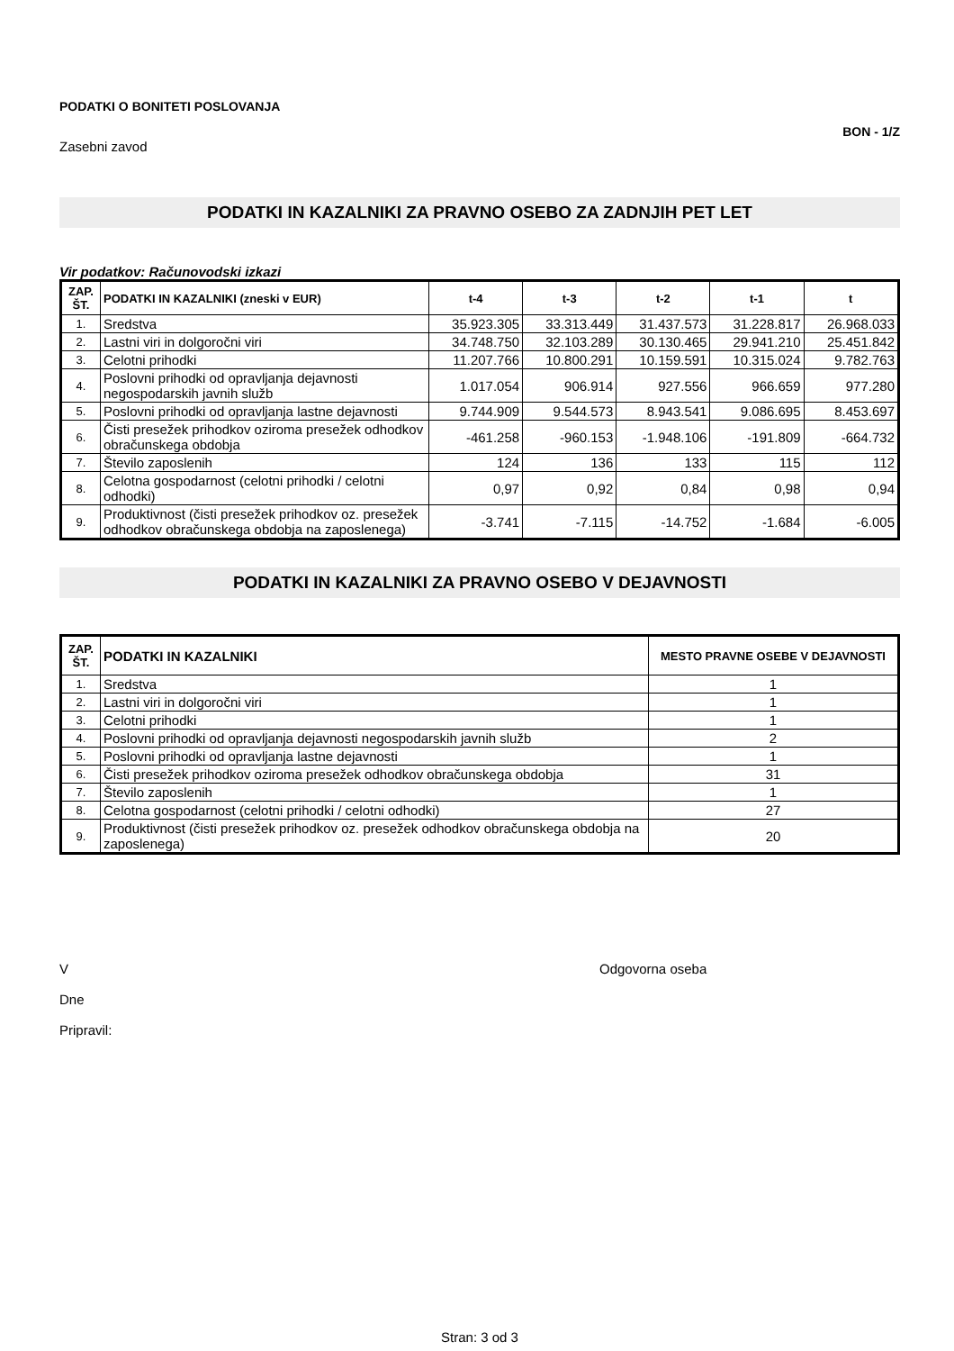PODATKI O BONITETI POSLOVANJA
BON - 1/Z
Zasebni zavod
PODATKI IN KAZALNIKI ZA PRAVNO OSEBO ZA ZADNJIH PET LET
Vir podatkov: Računovodski izkazi
| ZAP. ŠT. | PODATKI IN KAZALNIKI (zneski v EUR) | t-4 | t-3 | t-2 | t-1 | t |
| --- | --- | --- | --- | --- | --- | --- |
| 1. | Sredstva | 35.923.305 | 33.313.449 | 31.437.573 | 31.228.817 | 26.968.033 |
| 2. | Lastni viri in dolgoročni viri | 34.748.750 | 32.103.289 | 30.130.465 | 29.941.210 | 25.451.842 |
| 3. | Celotni prihodki | 11.207.766 | 10.800.291 | 10.159.591 | 10.315.024 | 9.782.763 |
| 4. | Poslovni prihodki od opravljanja dejavnosti negospodarskih javnih služb | 1.017.054 | 906.914 | 927.556 | 966.659 | 977.280 |
| 5. | Poslovni prihodki od opravljanja lastne dejavnosti | 9.744.909 | 9.544.573 | 8.943.541 | 9.086.695 | 8.453.697 |
| 6. | Čisti presežek prihodkov oziroma presežek odhodkov obračunskega obdobja | -461.258 | -960.153 | -1.948.106 | -191.809 | -664.732 |
| 7. | Število zaposlenih | 124 | 136 | 133 | 115 | 112 |
| 8. | Celotna gospodarnost (celotni prihodki / celotni odhodki) | 0,97 | 0,92 | 0,84 | 0,98 | 0,94 |
| 9. | Produktivnost (čisti presežek prihodkov oz. presežek odhodkov obračunskega obdobja na zaposlenega) | -3.741 | -7.115 | -14.752 | -1.684 | -6.005 |
PODATKI IN KAZALNIKI ZA PRAVNO OSEBO V DEJAVNOSTI
| ZAP. ŠT. | PODATKI IN KAZALNIKI | MESTO PRAVNE OSEBE V DEJAVNOSTI |
| --- | --- | --- |
| 1. | Sredstva | 1 |
| 2. | Lastni viri in dolgoročni viri | 1 |
| 3. | Celotni prihodki | 1 |
| 4. | Poslovni prihodki od opravljanja dejavnosti negospodarskih javnih služb | 2 |
| 5. | Poslovni prihodki od opravljanja lastne dejavnosti | 1 |
| 6. | Čisti presežek prihodkov oziroma presežek odhodkov obračunskega obdobja | 31 |
| 7. | Število zaposlenih | 1 |
| 8. | Celotna gospodarnost (celotni prihodki / celotni odhodki) | 27 |
| 9. | Produktivnost (čisti presežek prihodkov oz. presežek odhodkov obračunskega obdobja na zaposlenega) | 20 |
V
Dne
Pripravil:
Odgovorna oseba
Stran: 3 od 3